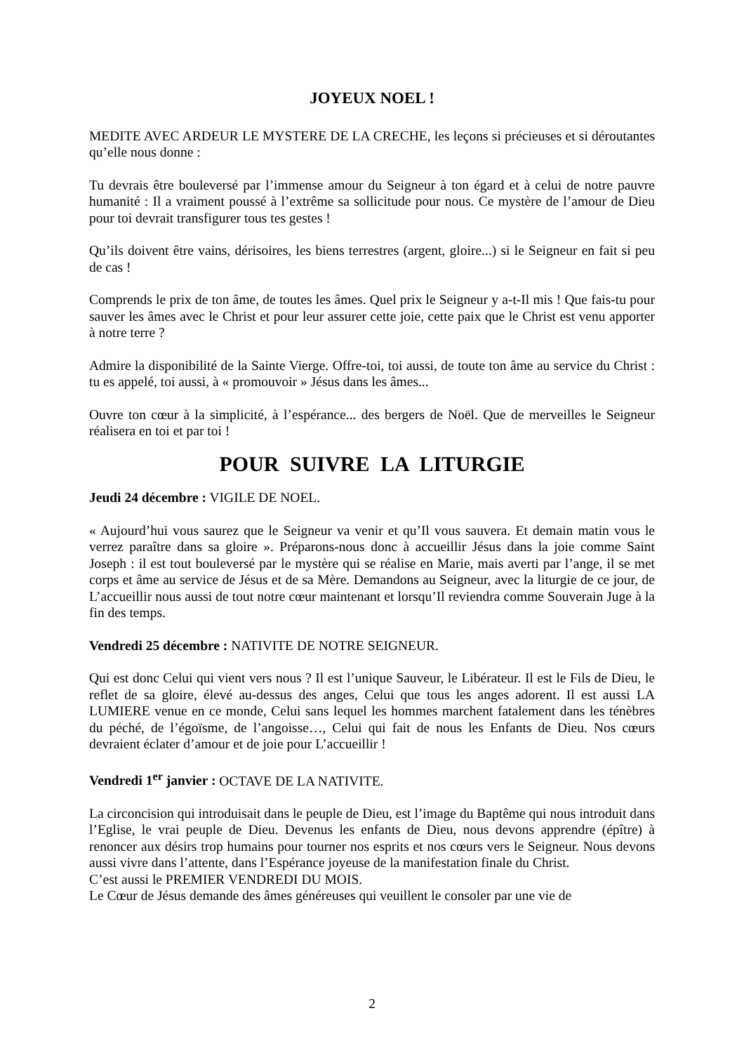JOYEUX NOEL !
MEDITE AVEC ARDEUR LE MYSTERE DE LA CRECHE, les leçons si précieuses et si déroutantes qu’elle nous donne :
Tu devrais être bouleversé par l’immense amour du Seigneur à ton égard et à celui de notre pauvre humanité : Il a vraiment poussé à l’extrême sa sollicitude pour nous. Ce mystère de l’amour de Dieu pour toi devrait transfigurer tous tes gestes !
Qu’ils doivent être vains, dérisoires, les biens terrestres (argent, gloire...) si le Seigneur en fait si peu de cas !
Comprends le prix de ton âme, de toutes les âmes. Quel prix le Seigneur y a-t-Il mis ! Que fais-tu pour sauver les âmes avec le Christ et pour leur assurer cette joie, cette paix que le Christ est venu apporter à notre terre ?
Admire la disponibilité de la Sainte Vierge. Offre-toi, toi aussi, de toute ton âme au service du Christ : tu es appelé, toi aussi, à « promouvoir » Jésus dans les âmes...
Ouvre ton cœur à la simplicité, à l’espérance... des bergers de Noël. Que de merveilles le Seigneur réalisera en toi et par toi !
POUR SUIVRE LA LITURGIE
Jeudi 24 décembre : VIGILE DE NOEL.
« Aujourd’hui vous saurez que le Seigneur va venir et qu’Il vous sauvera. Et demain matin vous le verrez paraître dans sa gloire ». Préparons-nous donc à accueillir Jésus dans la joie comme Saint Joseph : il est tout bouleversé par le mystère qui se réalise en Marie, mais averti par l’ange, il se met corps et âme au service de Jésus et de sa Mère. Demandons au Seigneur, avec la liturgie de ce jour, de L’accueillir nous aussi de tout notre cœur maintenant et lorsqu’Il reviendra comme Souverain Juge à la fin des temps.
Vendredi 25 décembre : NATIVITE DE NOTRE SEIGNEUR.
Qui est donc Celui qui vient vers nous ? Il est l’unique Sauveur, le Libérateur. Il est le Fils de Dieu, le reflet de sa gloire, élevé au-dessus des anges, Celui que tous les anges adorent. Il est aussi LA LUMIERE venue en ce monde, Celui sans lequel les hommes marchent fatalement dans les ténèbres du péché, de l’égoïsme, de l’angoisse…, Celui qui fait de nous les Enfants de Dieu. Nos cœurs devraient éclater d’amour et de joie pour L’accueillir !
Vendredi 1<sup>er</sup> janvier : OCTAVE DE LA NATIVITE.
La circoncision qui introduisait dans le peuple de Dieu, est l’image du Baptême qui nous introduit dans l’Eglise, le vrai peuple de Dieu. Devenus les enfants de Dieu, nous devons apprendre (épître) à renoncer aux désirs trop humains pour tourner nos esprits et nos cœurs vers le Seigneur. Nous devons aussi vivre dans l’attente, dans l’Espérance joyeuse de la manifestation finale du Christ.
C’est aussi le PREMIER VENDREDI DU MOIS.
Le Cœur de Jésus demande des âmes généreuses qui veuillent le consoler par une vie de
2